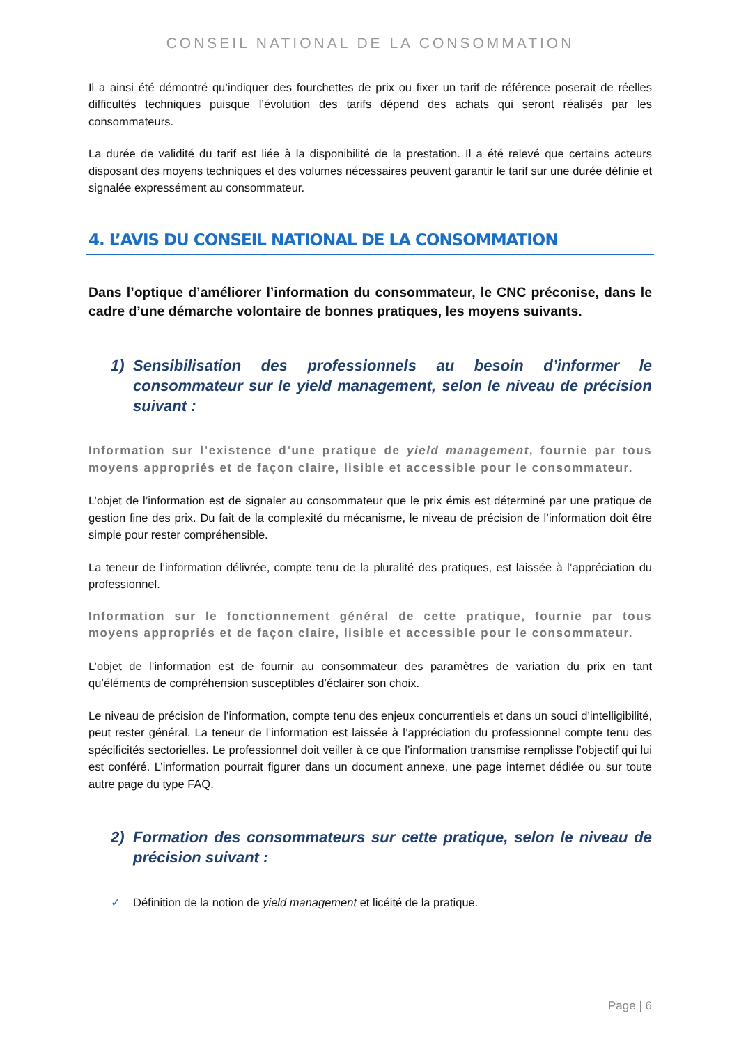CONSEIL NATIONAL DE LA CONSOMMATION
Il a ainsi été démontré qu’indiquer des fourchettes de prix ou fixer un tarif de référence poserait de réelles difficultés techniques puisque l’évolution des tarifs dépend des achats qui seront réalisés par les consommateurs.
La durée de validité du tarif est liée à la disponibilité de la prestation. Il a été relevé que certains acteurs disposant des moyens techniques et des volumes nécessaires peuvent garantir le tarif sur une durée définie et signalée expressément au consommateur.
4. L’AVIS DU CONSEIL NATIONAL DE LA CONSOMMATION
Dans l’optique d’améliorer l’information du consommateur, le CNC préconise, dans le cadre d’une démarche volontaire de bonnes pratiques, les moyens suivants.
1) Sensibilisation des professionnels au besoin d’informer le consommateur sur le yield management, selon le niveau de précision suivant :
Information sur l’existence d’une pratique de yield management, fournie par tous moyens appropriés et de façon claire, lisible et accessible pour le consommateur.
L’objet de l’information est de signaler au consommateur que le prix émis est déterminé par une pratique de gestion fine des prix. Du fait de la complexité du mécanisme, le niveau de précision de l’information doit être simple pour rester compréhensible.
La teneur de l’information délivrée, compte tenu de la pluralité des pratiques, est laissée à l’appréciation du professionnel.
Information sur le fonctionnement général de cette pratique, fournie par tous moyens appropriés et de façon claire, lisible et accessible pour le consommateur.
L’objet de l’information est de fournir au consommateur des paramètres de variation du prix en tant qu’éléments de compréhension susceptibles d’éclairer son choix.
Le niveau de précision de l’information, compte tenu des enjeux concurrentiels et dans un souci d’intelligibilité, peut rester général. La teneur de l’information est laissée à l’appréciation du professionnel compte tenu des spécificités sectorielles. Le professionnel doit veiller à ce que l’information transmise remplisse l’objectif qui lui est conféré. L’information pourrait figurer dans un document annexe, une page internet dédiée ou sur toute autre page du type FAQ.
2) Formation des consommateurs sur cette pratique, selon le niveau de précision suivant :
✓ Définition de la notion de yield management et licéité de la pratique.
Page | 6